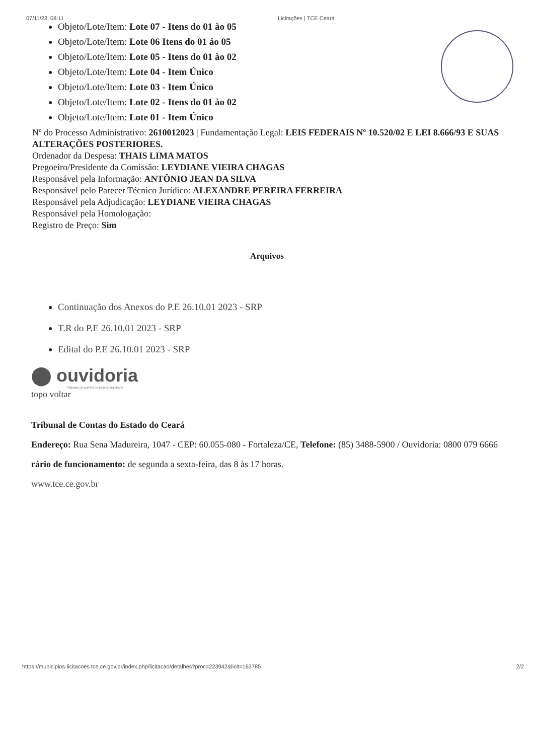07/11/23, 08:11 Licitações | TCE Ceará
Objeto/Lote/Item: Lote 07 - Itens do 01 ào 05
Objeto/Lote/Item: Lote 06 Itens do 01 áo 05
Objeto/Lote/Item: Lote 05 - Itens do 01 ào 02
Objeto/Lote/Item: Lote 04 - Item Único
Objeto/Lote/Item: Lote 03 - Item Único
Objeto/Lote/Item: Lote 02 - Itens do 01 ào 02
Objeto/Lote/Item: Lote 01 - Item Único
Nº do Processo Administrativo: 2610012023 | Fundamentação Legal: LEIS FEDERAIS Nº 10.520/02 E LEI 8.666/93 E SUAS ALTERAÇÕES POSTERIORES.
Ordenador da Despesa: THAIS LIMA MATOS
Pregoeiro/Presidente da Comissão: LEYDIANE VIEIRA CHAGAS
Responsável pela Informação: ANTÔNIO JEAN DA SILVA
Responsável pelo Parecer Técnico Jurídico: ALEXANDRE PEREIRA FERREIRA
Responsável pela Adjudicação: LEYDIANE VIEIRA CHAGAS
Responsável pela Homologação:
Registro de Preço: Sim
Arquivos
Continuação dos Anexos do P.E 26.10.01 2023 - SRP
T.R do P.E 26.10.01 2023 - SRP
Edital do P.E 26.10.01 2023 - SRP
⬤ ouvidoria
TRIBUNAL DE CONTAS DO ESTADO DO CEARÁ
topo voltar
Tribunal de Contas do Estado do Ceará
Endereço: Rua Sena Madureira, 1047 - CEP: 60.055-080 - Fortaleza/CE, Telefone: (85) 3488-5900 / Ouvidoria: 0800 079 6666
rário de funcionamento: de segunda a sexta-feira, das 8 às 17 horas.
www.tce.ce.gov.br
https://municipios-licitacoes.tce.ce.gov.br/index.php/licitacao/detalhes?proc=223942&licit=163785 2/2